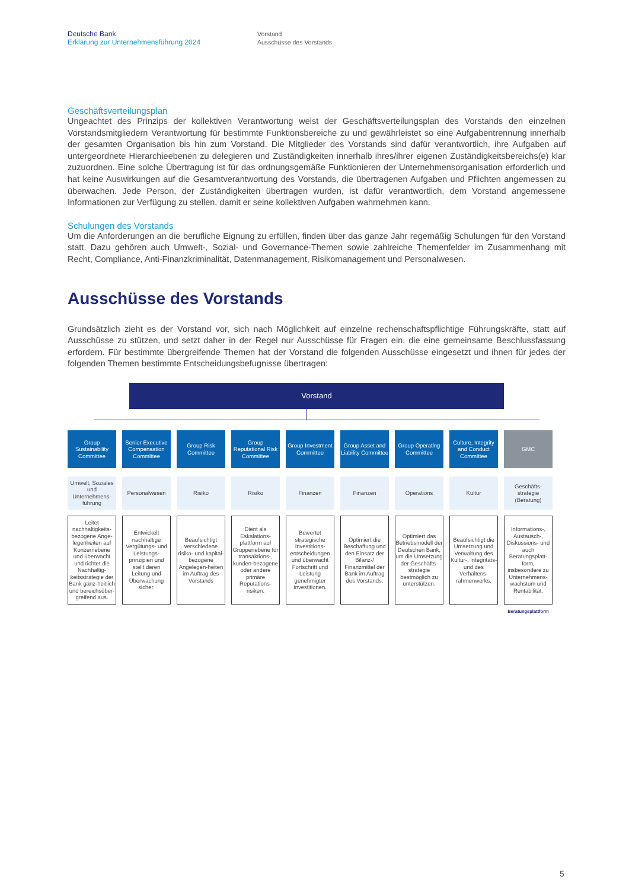Deutsche Bank
Erklärung zur Unternehmensführung 2024
Vorstand
Ausschüsse des Vorstands
Geschäftsverteilungsplan
Ungeachtet des Prinzips der kollektiven Verantwortung weist der Geschäftsverteilungsplan des Vorstands den einzelnen Vorstandsmitgliedern Verantwortung für bestimmte Funktionsbereiche zu und gewährleistet so eine Aufgabentrennung innerhalb der gesamten Organisation bis hin zum Vorstand. Die Mitglieder des Vorstands sind dafür verantwortlich, ihre Aufgaben auf untergeordnete Hierarchieebenen zu delegieren und Zuständigkeiten innerhalb ihres/ihrer eigenen Zuständigkeitsbereichs(e) klar zuzuordnen. Eine solche Übertragung ist für das ordnungsgemäße Funktionieren der Unternehmensorganisation erforderlich und hat keine Auswirkungen auf die Gesamtverantwortung des Vorstands, die übertragenen Aufgaben und Pflichten angemessen zu überwachen. Jede Person, der Zuständigkeiten übertragen wurden, ist dafür verantwortlich, dem Vorstand angemessene Informationen zur Verfügung zu stellen, damit er seine kollektiven Aufgaben wahrnehmen kann.
Schulungen des Vorstands
Um die Anforderungen an die berufliche Eignung zu erfüllen, finden über das ganze Jahr regemäßig Schulungen für den Vorstand statt. Dazu gehören auch Umwelt-, Sozial- und Governance-Themen sowie zahlreiche Themenfelder im Zusammenhang mit Recht, Compliance, Anti-Finanzkriminalität, Datenmanagement, Risikomanagement und Personalwesen.
Ausschüsse des Vorstands
Grundsätzlich zieht es der Vorstand vor, sich nach Möglichkeit auf einzelne rechenschaftspflichtige Führungskräfte, statt auf Ausschüsse zu stützen, und setzt daher in der Regel nur Ausschüsse für Fragen ein, die eine gemeinsame Beschlussfassung erfordern. Für bestimmte übergreifende Themen hat der Vorstand die folgenden Ausschüsse eingesetzt und ihnen für jedes der folgenden Themen bestimmte Entscheidungsbefugnisse übertragen:
Vorstand
Group Sustainability Committee
Umwelt, Soziales und Unternehmens-führung
Leitet nachhaltigkeits-bezogene Ange-legenheiten auf Konzernebene und überwacht und richtet die Nachhaltig-keitsstrategie der Bank ganz-heitlich und bereichsüber-greifend aus.
Senior Executive Compensation Committee
Personalwesen
Entwickelt nachhaltige Vergütungs- und Leistungs-prinzipien und stellt deren Leitung und Überwachung sicher.
Group Risk Committee
Risiko
Beaufsichtigt verschiedene risiko- und kapital-bezogene Angelegen-heiten im Auftrag des Vorstands
Group Reputational Risk Committee
Risiko
Dient als Eskalations-plattform auf Gruppenebene für transaktions-, kunden-bezogene oder andere primäre Reputations-risiken.
Group Investment Committee
Finanzen
Bewertet strategische Investitions-entscheidungen und überwacht Fortschritt und Leistung genehmigter Investitionen.
Group Asset and Liability Committee
Finanzen
Optimiert die Beschaffung und den Einsatz der Bilanz-/ Finanzmittel der Bank im Auftrag des Vorstands.
Group Operating Committee
Operations
Optimiert das Betriebsmodell der Deutschen Bank, um die Umsetzung der Geschäfts-strategie bestmöglich zu unterstützen.
Culture, Integrity and Conduct Committee
Kultur
Beaufsichtigt die Umsetzung und Verwaltung des Kultur-, Integritäts- und des Verhaltens-rahmenwerks.
GMC
Geschäfts-strategie (Beratung)
Informations-, Austausch-, Diskussions- und auch Beratungsplatt-form, insbesondere zu Unternehmens-wachstum und Rentabilität.
Beratungsplattform
5